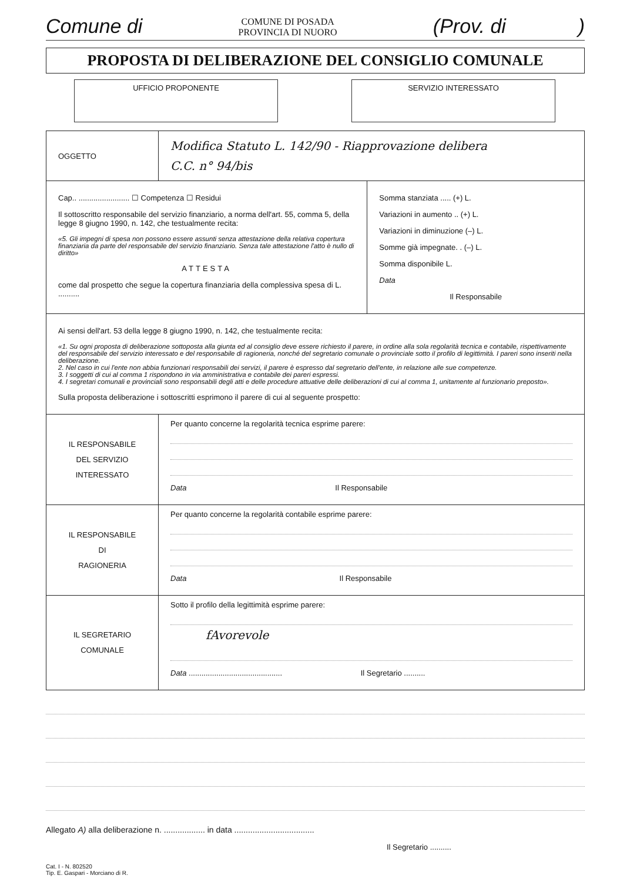Comune di COMUNE DI POSADA
PROVINCIA DI NUORO (Prov. di )
PROPOSTA DI DELIBERAZIONE DEL CONSIGLIO COMUNALE
UFFICIO PROPONENTE SERVIZIO INTERESSATO
| OGGETTO | Modifica Statuto L. 142/90 - Riapprovazione delibera C.C. n° 94/bis | |
| Cap.. ........................ ☐ Competenza ☐ Residui Il sottoscritto responsabile del servizio finanziario, a norma dell'art. 55, comma 5, della legge 8 giugno 1990, n. 142, che testualmente recita: «5. Gli impegni di spesa non possono essere assunti senza attestazione della relativa copertura finanziaria da parte del responsabile del servizio finanziario. Senza tale attestazione l'atto è nullo di diritto» ATTESTA come dal prospetto che segue la copertura finanziaria della complessiva spesa di L. .......... | | Somma stanziata ..... (+) L. Variazioni in aumento .. (+) L. Variazioni in diminuzione (–) L. Somme già impegnate. . (–) L. Somma disponibile L. Data Il Responsabile |
| Ai sensi dell'art. 53 della legge 8 giugno 1990, n. 142, che testualmente recita: «1. Su ogni proposta di deliberazione sottoposta alla giunta ed al consiglio deve essere richiesto il parere, in ordine alla sola regolarità tecnica e contabile, rispettivamente del responsabile del servizio interessato e del responsabile di ragioneria, nonché del segretario comunale o provinciale sotto il profilo di legittimità. I pareri sono inseriti nella deliberazione. 2. Nel caso in cui l'ente non abbia funzionari responsabili dei servizi, il parere è espresso dal segretario dell'ente, in relazione alle sue competenze. 3. I soggetti di cui al comma 1 rispondono in via amministrativa e contabile dei pareri espressi. 4. I segretari comunali e provinciali sono responsabili degli atti e delle procedure attuative delle deliberazioni di cui al comma 1, unitamente al funzionario preposto». Sulla proposta deliberazione i sottoscritti esprimono il parere di cui al seguente prospetto: | | |
| IL RESPONSABILE DEL SERVIZIO INTERESSATO | Per quanto concerne la regolarità tecnica esprime parere: Data Il Responsabile | |
| IL RESPONSABILE DI RAGIONERIA | Per quanto concerne la regolarità contabile esprime parere: Data Il Responsabile | |
| IL SEGRETARIO COMUNALE | Sotto il profilo della legittimità esprime parere: fAvorevole Data ............................................ Il Segretario .......... | |
Allegato A) alla deliberazione n. .................. in data ...................................
Il Segretario ..........
Cat. I - N. 802520
Tip. E. Gaspari - Morciano di R.